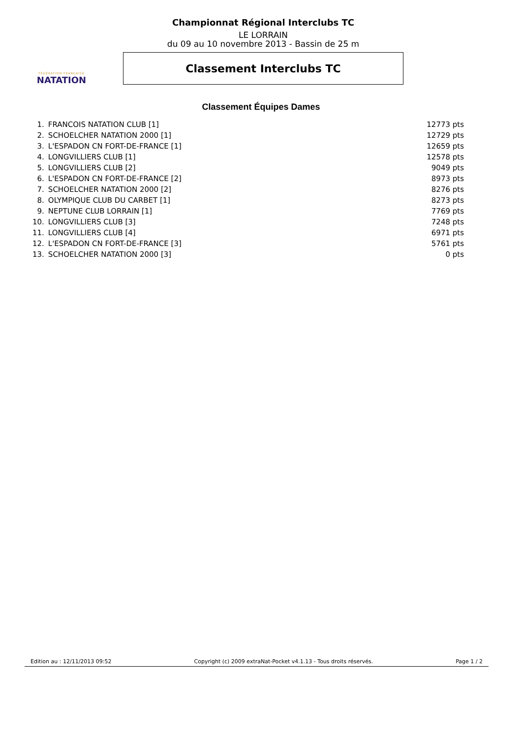FÉDÉRATION FRANÇAISE
NATATION
Championnat Régional Interclubs TC
LE LORRAIN
du 09 au 10 novembre 2013 - Bassin de 25 m
Classement Interclubs TC
Classement Équipes Dames
| 1. | FRANCOIS NATATION CLUB [1] | 12773 pts |
| 2. | SCHOELCHER NATATION 2000 [1] | 12729 pts |
| 3. | L'ESPADON CN FORT-DE-FRANCE [1] | 12659 pts |
| 4. | LONGVILLIERS CLUB [1] | 12578 pts |
| 5. | LONGVILLIERS CLUB [2] | 9049 pts |
| 6. | L'ESPADON CN FORT-DE-FRANCE [2] | 8973 pts |
| 7. | SCHOELCHER NATATION 2000 [2] | 8276 pts |
| 8. | OLYMPIQUE CLUB DU CARBET [1] | 8273 pts |
| 9. | NEPTUNE CLUB LORRAIN [1] | 7769 pts |
| 10. | LONGVILLIERS CLUB [3] | 7248 pts |
| 11. | LONGVILLIERS CLUB [4] | 6971 pts |
| 12. | L'ESPADON CN FORT-DE-FRANCE [3] | 5761 pts |
| 13. | SCHOELCHER NATATION 2000 [3] | 0 pts |
Edition au : 12/11/2013 09:52 Copyright (c) 2009 extraNat-Pocket v4.1.13 - Tous droits réservés. Page 1 / 2